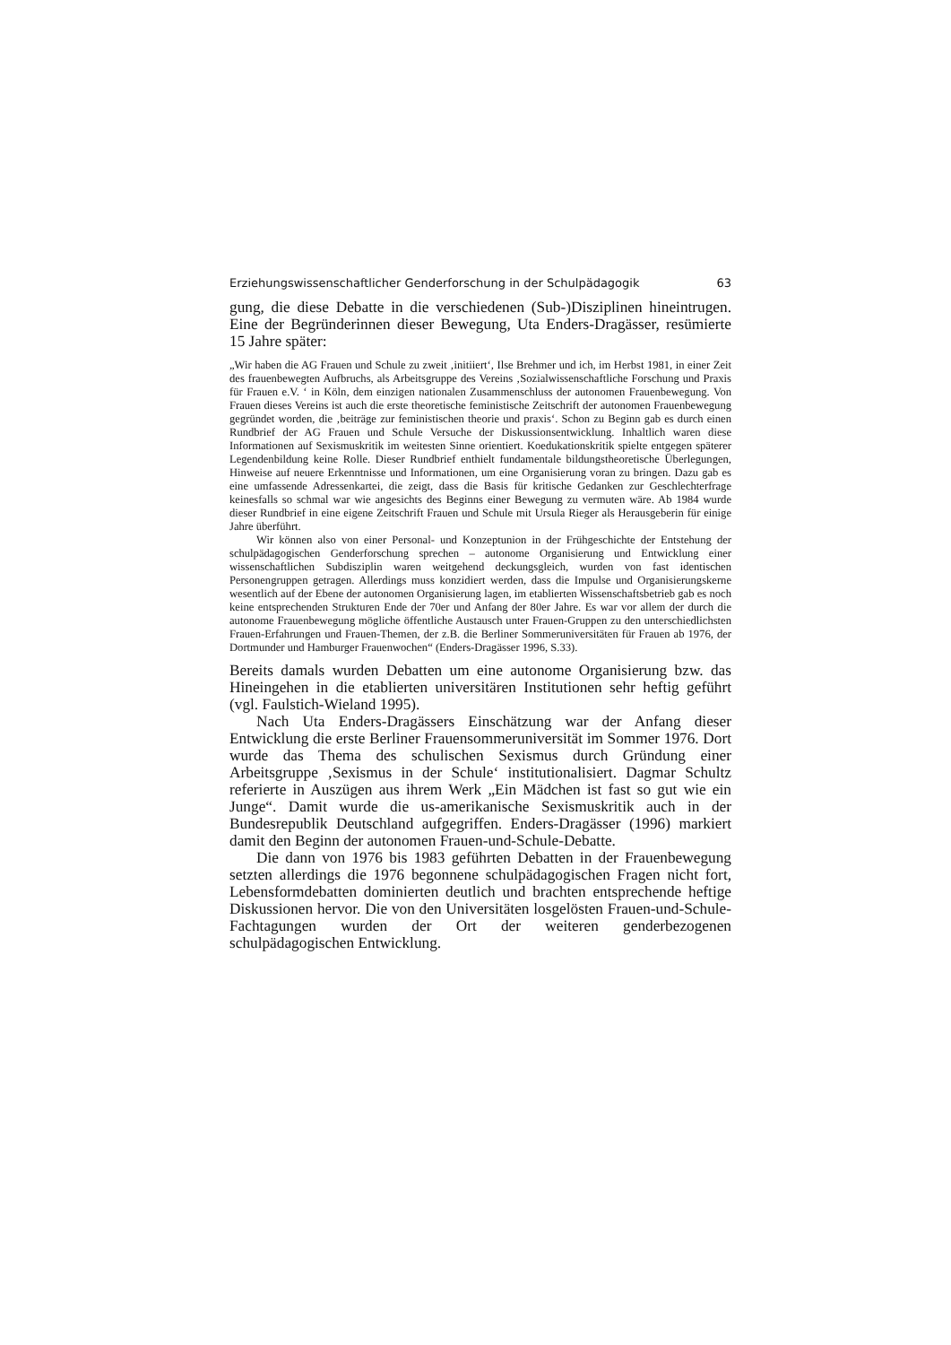Erziehungswissenschaftlicher Genderforschung in der Schulpädagogik 63
gung, die diese Debatte in die verschiedenen (Sub-)Disziplinen hineintrugen. Eine der Begründerinnen dieser Bewegung, Uta Enders-Dragässer, resümierte 15 Jahre später:
„Wir haben die AG Frauen und Schule zu zweit ‚initiiert‘, Ilse Brehmer und ich, im Herbst 1981, in einer Zeit des frauenbewegten Aufbruchs, als Arbeitsgruppe des Vereins ‚Sozialwissenschaftliche Forschung und Praxis für Frauen e.V. ‘ in Köln, dem einzigen nationalen Zusammenschluss der autonomen Frauenbewegung. Von Frauen dieses Vereins ist auch die erste theoretische feministische Zeitschrift der autonomen Frauenbewegung gegründet worden, die ‚beiträge zur feministischen theorie und praxis‘. Schon zu Beginn gab es durch einen Rundbrief der AG Frauen und Schule Versuche der Diskussionsentwicklung. Inhaltlich waren diese Informationen auf Sexismuskritik im weitesten Sinne orientiert. Koedukationskritik spielte entgegen späterer Legendenbildung keine Rolle. Dieser Rundbrief enthielt fundamentale bildungstheoretische Überlegungen, Hinweise auf neuere Erkenntnisse und Informationen, um eine Organisierung voran zu bringen. Dazu gab es eine umfassende Adressenkartei, die zeigt, dass die Basis für kritische Gedanken zur Geschlechterfrage keinesfalls so schmal war wie angesichts des Beginns einer Bewegung zu vermuten wäre. Ab 1984 wurde dieser Rundbrief in eine eigene Zeitschrift Frauen und Schule mit Ursula Rieger als Herausgeberin für einige Jahre überführt.
Wir können also von einer Personal- und Konzeptunion in der Frühgeschichte der Entstehung der schulpädagogischen Genderforschung sprechen – autonome Organisierung und Entwicklung einer wissenschaftlichen Subdisziplin waren weitgehend deckungsgleich, wurden von fast identischen Personengruppen getragen. Allerdings muss konzidiert werden, dass die Impulse und Organisierungskerne wesentlich auf der Ebene der autonomen Organisierung lagen, im etablierten Wissenschaftsbetrieb gab es noch keine entsprechenden Strukturen Ende der 70er und Anfang der 80er Jahre. Es war vor allem der durch die autonome Frauenbewegung mögliche öffentliche Austausch unter Frauen-Gruppen zu den unterschiedlichsten Frauen-Erfahrungen und Frauen-Themen, der z.B. die Berliner Sommeruniversitäten für Frauen ab 1976, der Dortmunder und Hamburger Frauenwochen“ (Enders-Dragässer 1996, S.33).
Bereits damals wurden Debatten um eine autonome Organisierung bzw. das Hineingehen in die etablierten universitären Institutionen sehr heftig geführt (vgl. Faulstich-Wieland 1995).
Nach Uta Enders-Dragässers Einschätzung war der Anfang dieser Entwicklung die erste Berliner Frauensommeruniversität im Sommer 1976. Dort wurde das Thema des schulischen Sexismus durch Gründung einer Arbeitsgruppe ‚Sexismus in der Schule‘ institutionalisiert. Dagmar Schultz referierte in Auszügen aus ihrem Werk „Ein Mädchen ist fast so gut wie ein Junge“. Damit wurde die us-amerikanische Sexismuskritik auch in der Bundesrepublik Deutschland aufgegriffen. Enders-Dragässer (1996) markiert damit den Beginn der autonomen Frauen-und-Schule-Debatte.
Die dann von 1976 bis 1983 geführten Debatten in der Frauenbewegung setzten allerdings die 1976 begonnene schulpädagogischen Fragen nicht fort, Lebensformdebatten dominierten deutlich und brachten entsprechende heftige Diskussionen hervor. Die von den Universitäten losgelösten Frauen-und-Schule-Fachtagungen wurden der Ort der weiteren genderbezogenen schulpädagogischen Entwicklung.